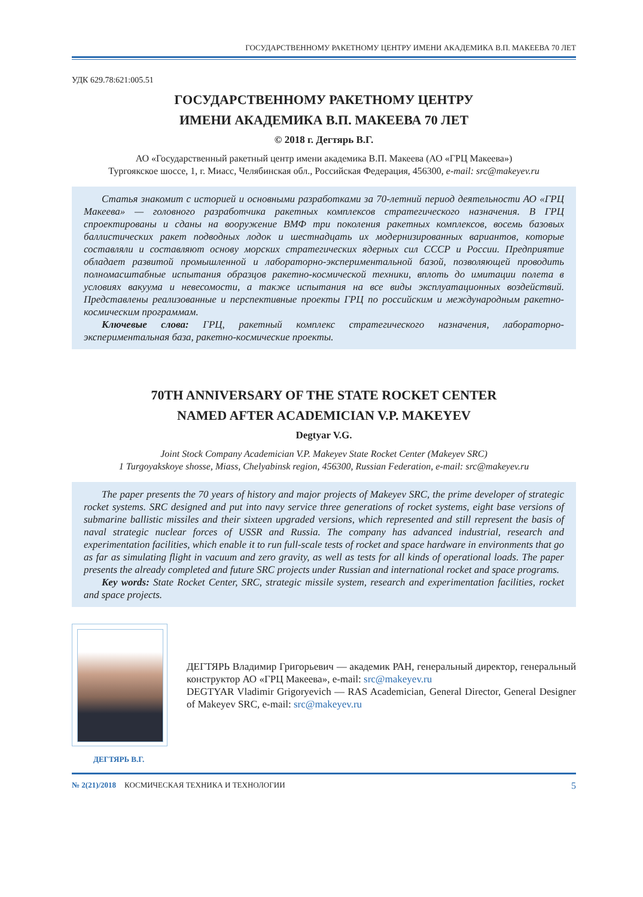ГОСУДАРСТВЕННОМУ РАКЕТНОМУ ЦЕНТРУ ИМЕНИ АКАДЕМИКА В.П. МАКЕЕВА 70 ЛЕТ
УДК 629.78:621:005.51
ГОСУДАРСТВЕННОМУ РАКЕТНОМУ ЦЕНТРУ
ИМЕНИ АКАДЕМИКА В.П. МАКЕЕВА 70 ЛЕТ
© 2018 г. Дегтярь В.Г.
АО «Государственный ракетный центр имени академика В.П. Макеева (АО «ГРЦ Макеева»)
Тургоякское шоссе, 1, г. Миасс, Челябинская обл., Российская Федерация, 456300, e-mail: src@makeyev.ru
Статья знакомит с историей и основными разработками за 70-летний период деятельности АО «ГРЦ Макеева» — головного разработчика ракетных комплексов стратегического назначения. В ГРЦ спроектированы и сданы на вооружение ВМФ три поколения ракетных комплексов, восемь базовых баллистических ракет подводных лодок и шестнадцать их модернизированных вариантов, которые составляли и составляют основу морских стратегических ядерных сил СССР и России. Предприятие обладает развитой промышленной и лабораторно-экспериментальной базой, позволяющей проводить полномасштабные испытания образцов ракетно-космической техники, вплоть до имитации полета в условиях вакуума и невесомости, а также испытания на все виды эксплуатационных воздействий. Представлены реализованные и перспективные проекты ГРЦ по российским и международным ракетно-космическим программам.
Ключевые слова: ГРЦ, ракетный комплекс стратегического назначения, лабораторно-экспериментальная база, ракетно-космические проекты.
70TH ANNIVERSARY OF THE STATE ROCKET CENTER
NAMED AFTER ACADEMICIAN V.P. MAKEYEV
Degtyar V.G.
Joint Stock Company Academician V.P. Makeyev State Rocket Center (Makeyev SRC)
1 Turgoyakskoye shosse, Miass, Chelyabinsk region, 456300, Russian Federation, e-mail: src@makeyev.ru
The paper presents the 70 years of history and major projects of Makeyev SRC, the prime developer of strategic rocket systems. SRC designed and put into navy service three generations of rocket systems, eight base versions of submarine ballistic missiles and their sixteen upgraded versions, which represented and still represent the basis of naval strategic nuclear forces of USSR and Russia. The company has advanced industrial, research and experimentation facilities, which enable it to run full-scale tests of rocket and space hardware in environments that go as far as simulating flight in vacuum and zero gravity, as well as tests for all kinds of operational loads. The paper presents the already completed and future SRC projects under Russian and international rocket and space programs.
Key words: State Rocket Center, SRC, strategic missile system, research and experimentation facilities, rocket and space projects.
ДЕГТЯРЬ Владимир Григорьевич — академик РАН, генеральный директор, генеральный конструктор АО «ГРЦ Макеева», e-mail: src@makeyev.ru
DEGTYAR Vladimir Grigoryevich — RAS Academician, General Director, General Designer of Makeyev SRC, e-mail: src@makeyev.ru
ДЕГТЯРЬ В.Г.
№ 2(21)/2018 КОСМИЧЕСКАЯ ТЕХНИКА И ТЕХНОЛОГИИ 5